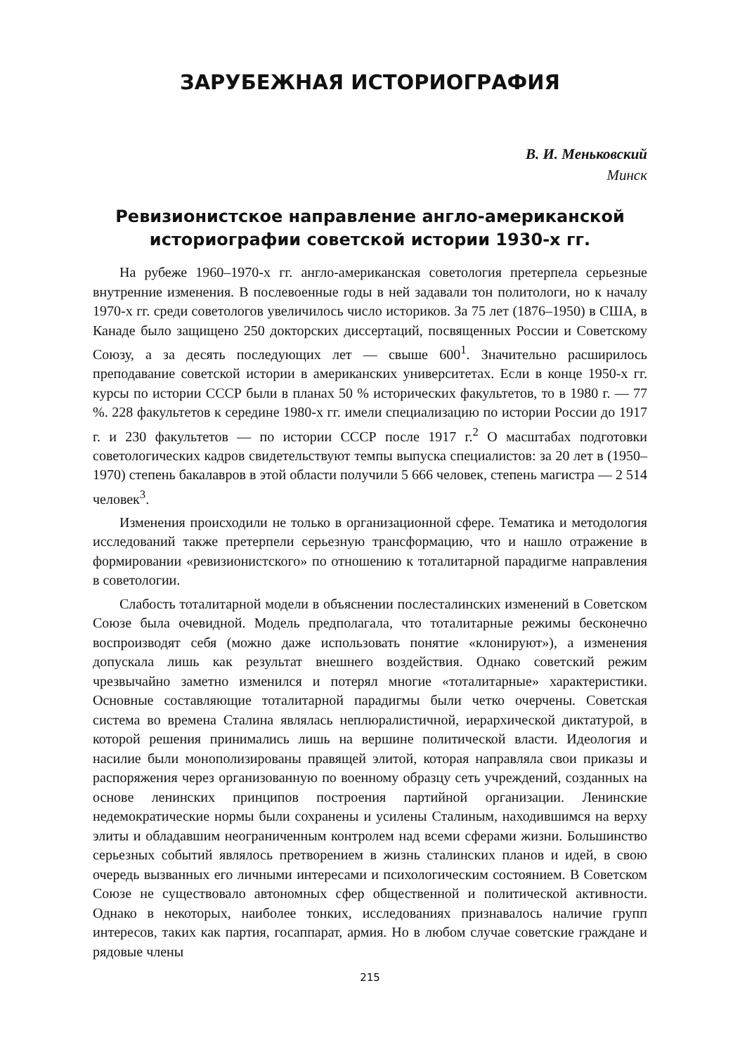ЗАРУБЕЖНАЯ ИСТОРИОГРАФИЯ
В. И. Меньковский
Минск
Ревизионистское направление англо-американской историографии советской истории 1930-х гг.
На рубеже 1960–1970-х гг. англо-американская советология претерпела серьезные внутренние изменения. В послевоенные годы в ней задавали тон политологи, но к началу 1970-х гг. среди советологов увеличилось число историков. За 75 лет (1876–1950) в США, в Канаде было защищено 250 докторских диссертаций, посвященных России и Советскому Союзу, а за десять последующих лет — свыше 600<sup>1</sup>. Значительно расширилось преподавание советской истории в американских университетах. Если в конце 1950-х гг. курсы по истории СССР были в планах 50 % исторических факультетов, то в 1980 г. — 77 %. 228 факультетов к середине 1980-х гг. имели специализацию по истории России до 1917 г. и 230 факультетов — по истории СССР после 1917 г.<sup>2</sup> О масштабах подготовки советологических кадров свидетельствуют темпы выпуска специалистов: за 20 лет в (1950–1970) степень бакалавров в этой области получили 5 666 человек, степень магистра — 2 514 человек<sup>3</sup>.
Изменения происходили не только в организационной сфере. Тематика и методология исследований также претерпели серьезную трансформацию, что и нашло отражение в формировании «ревизионистского» по отношению к тоталитарной парадигме направления в советологии.
Слабость тоталитарной модели в объяснении послесталинских изменений в Советском Союзе была очевидной. Модель предполагала, что тоталитарные режимы бесконечно воспроизводят себя (можно даже использовать понятие «клонируют»), а изменения допускала лишь как результат внешнего воздействия. Однако советский режим чрезвычайно заметно изменился и потерял многие «тоталитарные» характеристики. Основные составляющие тоталитарной парадигмы были четко очерчены. Советская система во времена Сталина являлась неплюралистичной, иерархической диктатурой, в которой решения принимались лишь на вершине политической власти. Идеология и насилие были монополизированы правящей элитой, которая направляла свои приказы и распоряжения через организованную по военному образцу сеть учреждений, созданных на основе ленинских принципов построения партийной организации. Ленинские недемократические нормы были сохранены и усилены Сталиным, находившимся на верху элиты и обладавшим неограниченным контролем над всеми сферами жизни. Большинство серьезных событий являлось претворением в жизнь сталинских планов и идей, в свою очередь вызванных его личными интересами и психологическим состоянием. В Советском Союзе не существовало автономных сфер общественной и политической активности. Однако в некоторых, наиболее тонких, исследованиях признавалось наличие групп интересов, таких как партия, госаппарат, армия. Но в любом случае советские граждане и рядовые члены
215